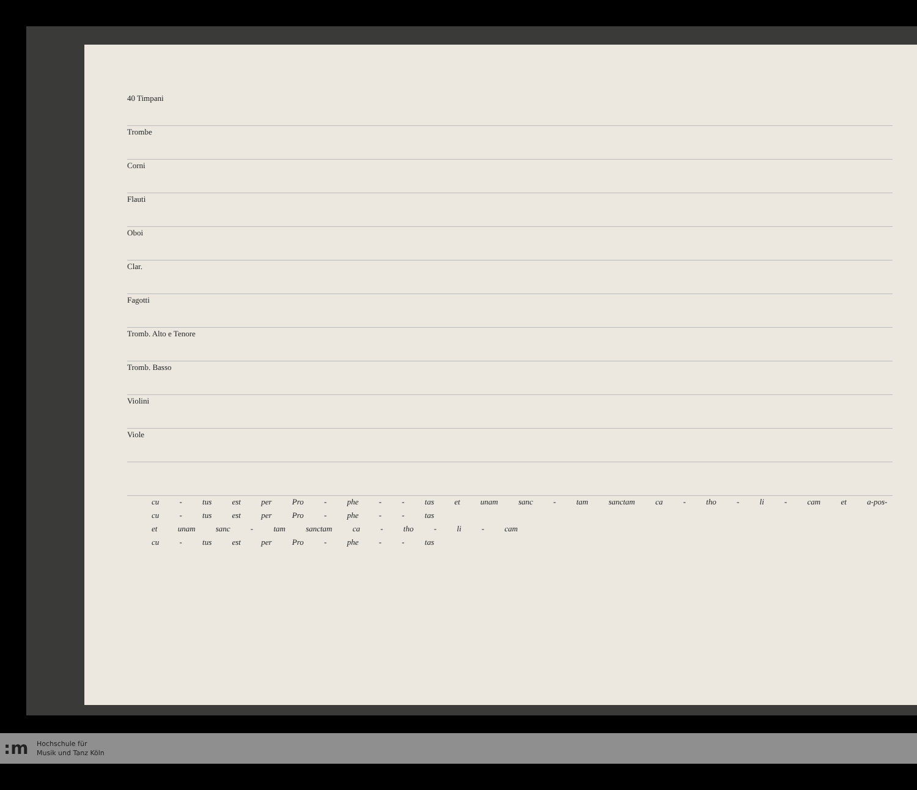40 Timpani
Trombe
Corni
Flauti
Oboi
Clar.
Fagotti
Tromb. Alto e Tenore
Tromb. Basso
Violini
Viole
cu - tus est per Pro - phe - - tas et unam sanc - tam sanctam ca - tho - li - cam et a-pos-
cu - tus est per Pro - phe - - tas
et unam sanc - tam sanctam ca - tho - li - cam
cu - tus est per Pro - phe - - tas
:m
Hochschule für
Musik und Tanz Köln